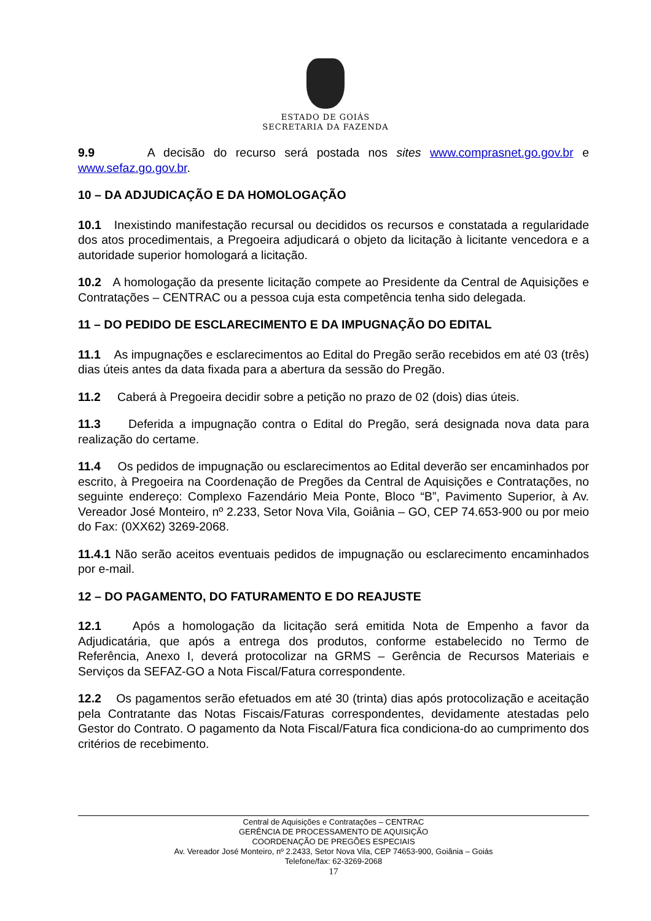ESTADO DE GOIÁS
SECRETARIA DA FAZENDA
9.9 A decisão do recurso será postada nos sites www.comprasnet.go.gov.br e www.sefaz.go.gov.br.
10 – DA ADJUDICAÇÃO E DA HOMOLOGAÇÃO
10.1 Inexistindo manifestação recursal ou decididos os recursos e constatada a regularidade dos atos procedimentais, a Pregoeira adjudicará o objeto da licitação à licitante vencedora e a autoridade superior homologará a licitação.
10.2 A homologação da presente licitação compete ao Presidente da Central de Aquisições e Contratações – CENTRAC ou a pessoa cuja esta competência tenha sido delegada.
11 – DO PEDIDO DE ESCLARECIMENTO E DA IMPUGNAÇÃO DO EDITAL
11.1 As impugnações e esclarecimentos ao Edital do Pregão serão recebidos em até 03 (três) dias úteis antes da data fixada para a abertura da sessão do Pregão.
11.2 Caberá à Pregoeira decidir sobre a petição no prazo de 02 (dois) dias úteis.
11.3 Deferida a impugnação contra o Edital do Pregão, será designada nova data para realização do certame.
11.4 Os pedidos de impugnação ou esclarecimentos ao Edital deverão ser encaminhados por escrito, à Pregoeira na Coordenação de Pregões da Central de Aquisições e Contratações, no seguinte endereço: Complexo Fazendário Meia Ponte, Bloco “B”, Pavimento Superior, à Av. Vereador José Monteiro, nº 2.233, Setor Nova Vila, Goiânia – GO, CEP 74.653-900 ou por meio do Fax: (0XX62) 3269-2068.
11.4.1 Não serão aceitos eventuais pedidos de impugnação ou esclarecimento encaminhados por e-mail.
12 – DO PAGAMENTO, DO FATURAMENTO E DO REAJUSTE
12.1 Após a homologação da licitação será emitida Nota de Empenho a favor da Adjudicatária, que após a entrega dos produtos, conforme estabelecido no Termo de Referência, Anexo I, deverá protocolizar na GRMS – Gerência de Recursos Materiais e Serviços da SEFAZ-GO a Nota Fiscal/Fatura correspondente.
12.2 Os pagamentos serão efetuados em até 30 (trinta) dias após protocolização e aceitação pela Contratante das Notas Fiscais/Faturas correspondentes, devidamente atestadas pelo Gestor do Contrato. O pagamento da Nota Fiscal/Fatura fica condiciona-do ao cumprimento dos critérios de recebimento.
Central de Aquisições e Contratações – CENTRAC
GERÊNCIA DE PROCESSAMENTO DE AQUISIÇÃO
COORDENAÇÃO DE PREGÕES ESPECIAIS
Av. Vereador José Monteiro, nº 2.2433, Setor Nova Vila, CEP 74653-900, Goiânia – Goiás
Telefone/fax: 62-3269-2068
17